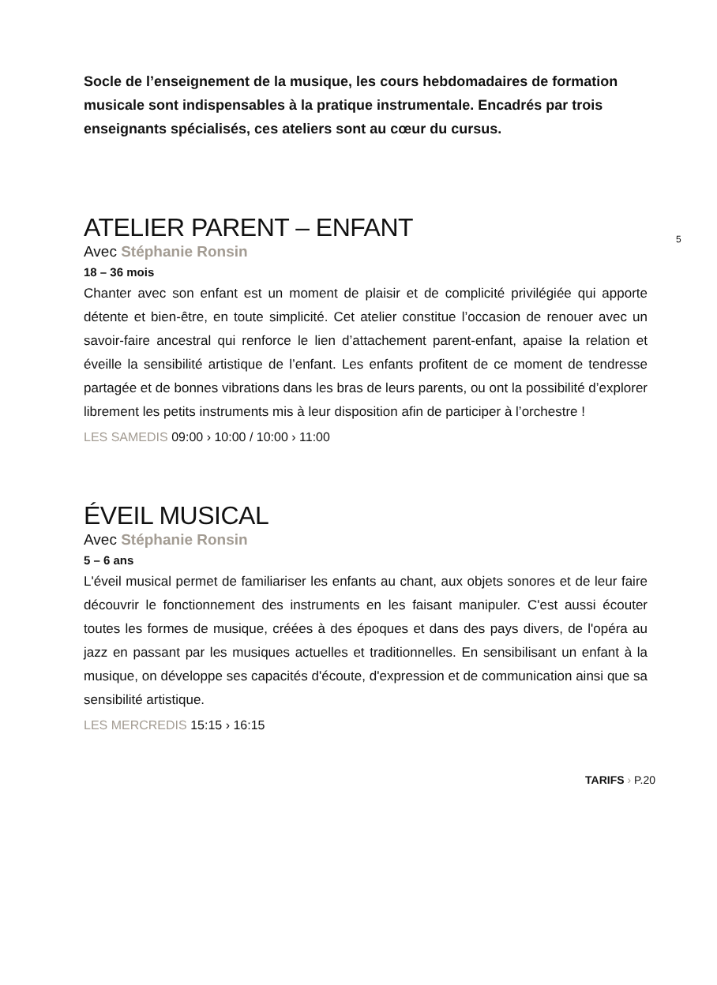Socle de l’enseignement de la musique, les cours hebdomadaires de formation musicale sont indispensables à la pratique instrumentale. Encadrés par trois enseignants spécialisés, ces ateliers sont au cœur du cursus.
5
ATELIER PARENT – ENFANT
Avec Stéphanie Ronsin
18 – 36 mois
Chanter avec son enfant est un moment de plaisir et de complicité privilégiée qui apporte détente et bien-être, en toute simplicité. Cet atelier constitue l’occasion de renouer avec un savoir-faire ancestral qui renforce le lien d’attachement parent-enfant, apaise la relation et éveille la sensibilité artistique de l’enfant. Les enfants profitent de ce moment de tendresse partagée et de bonnes vibrations dans les bras de leurs parents, ou ont la possibilité d’explorer librement les petits instruments mis à leur disposition afin de participer à l’orchestre !
LES SAMEDIS 09:00 › 10:00 / 10:00 › 11:00
ÉVEIL MUSICAL
Avec Stéphanie Ronsin
5 – 6 ans
L'éveil musical permet de familiariser les enfants au chant, aux objets sonores et de leur faire découvrir le fonctionnement des instruments en les faisant manipuler. C'est aussi écouter toutes les formes de musique, créées à des époques et dans des pays divers, de l'opéra au jazz en passant par les musiques actuelles et traditionnelles. En sensibilisant un enfant à la musique, on développe ses capacités d'écoute, d'expression et de communication ainsi que sa sensibilité artistique.
LES MERCREDIS 15:15 › 16:15
TARIFS › P.20